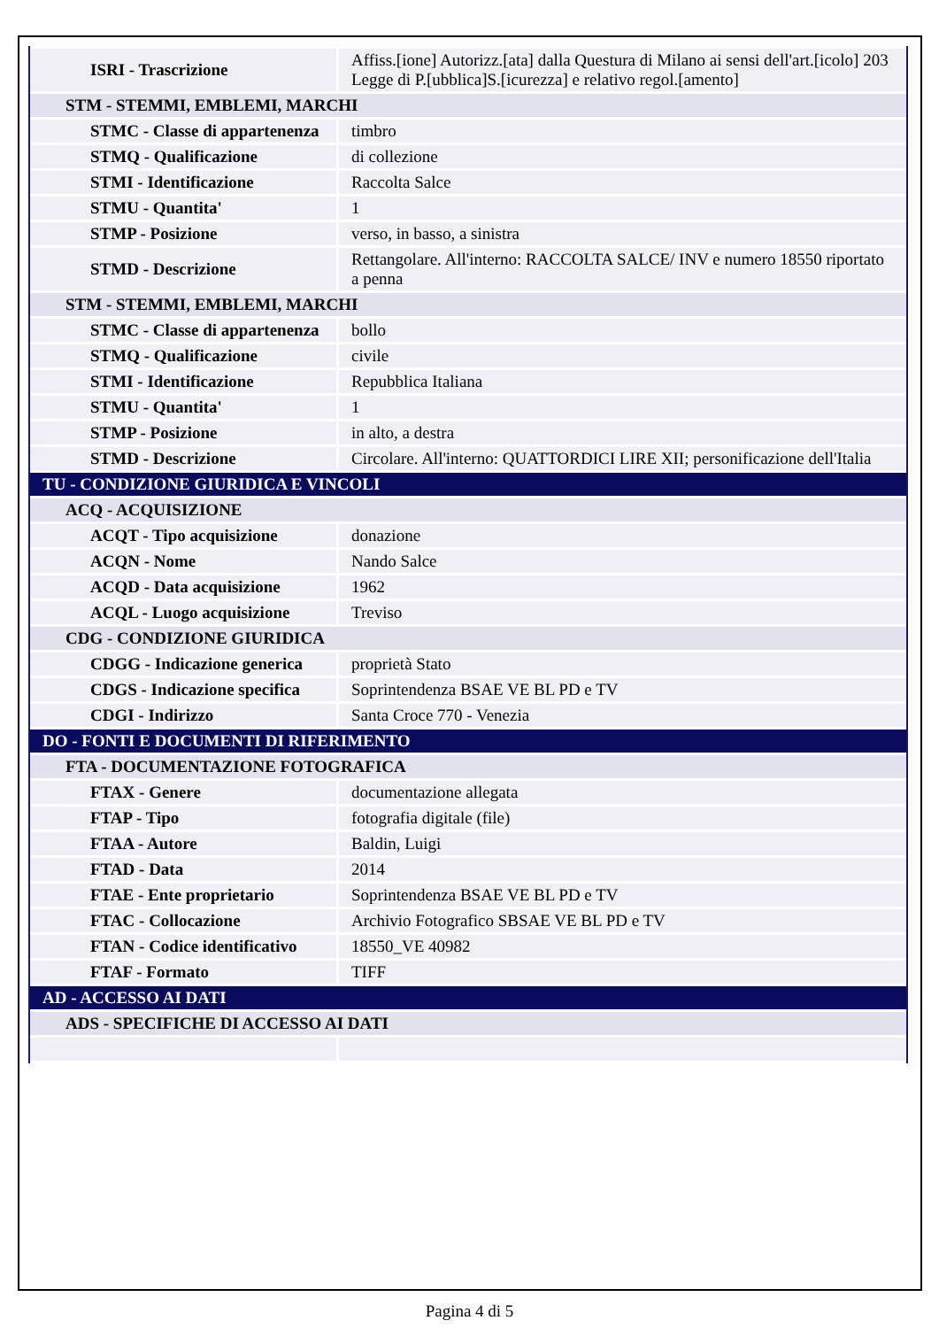| ISRI - Trascrizione | Affiss.[ione] Autorizz.[ata] dalla Questura di Milano ai sensi dell'art.[icolo] 203 Legge di P.[ubblica]S.[icurezza] e relativo regol.[amento] |
| STM - STEMMI, EMBLEMI, MARCHI | |
| STMC - Classe di appartenenza | timbro |
| STMQ - Qualificazione | di collezione |
| STMI - Identificazione | Raccolta Salce |
| STMU - Quantita' | 1 |
| STMP - Posizione | verso, in basso, a sinistra |
| STMD - Descrizione | Rettangolare. All'interno: RACCOLTA SALCE/ INV e numero 18550 riportato a penna |
| STM - STEMMI, EMBLEMI, MARCHI | |
| STMC - Classe di appartenenza | bollo |
| STMQ - Qualificazione | civile |
| STMI - Identificazione | Repubblica Italiana |
| STMU - Quantita' | 1 |
| STMP - Posizione | in alto, a destra |
| STMD - Descrizione | Circolare. All'interno: QUATTORDICI LIRE XII; personificazione dell'Italia |
| TU - CONDIZIONE GIURIDICA E VINCOLI | |
| ACQ - ACQUISIZIONE | |
| ACQT - Tipo acquisizione | donazione |
| ACQN - Nome | Nando Salce |
| ACQD - Data acquisizione | 1962 |
| ACQL - Luogo acquisizione | Treviso |
| CDG - CONDIZIONE GIURIDICA | |
| CDGG - Indicazione generica | proprietà Stato |
| CDGS - Indicazione specifica | Soprintendenza BSAE VE BL PD e TV |
| CDGI - Indirizzo | Santa Croce 770 - Venezia |
| DO - FONTI E DOCUMENTI DI RIFERIMENTO | |
| FTA - DOCUMENTAZIONE FOTOGRAFICA | |
| FTAX - Genere | documentazione allegata |
| FTAP - Tipo | fotografia digitale (file) |
| FTAA - Autore | Baldin, Luigi |
| FTAD - Data | 2014 |
| FTAE - Ente proprietario | Soprintendenza BSAE VE BL PD e TV |
| FTAC - Collocazione | Archivio Fotografico SBSAE VE BL PD e TV |
| FTAN - Codice identificativo | 18550_VE 40982 |
| FTAF - Formato | TIFF |
| AD - ACCESSO AI DATI | |
| ADS - SPECIFICHE DI ACCESSO AI DATI | |
Pagina 4 di 5